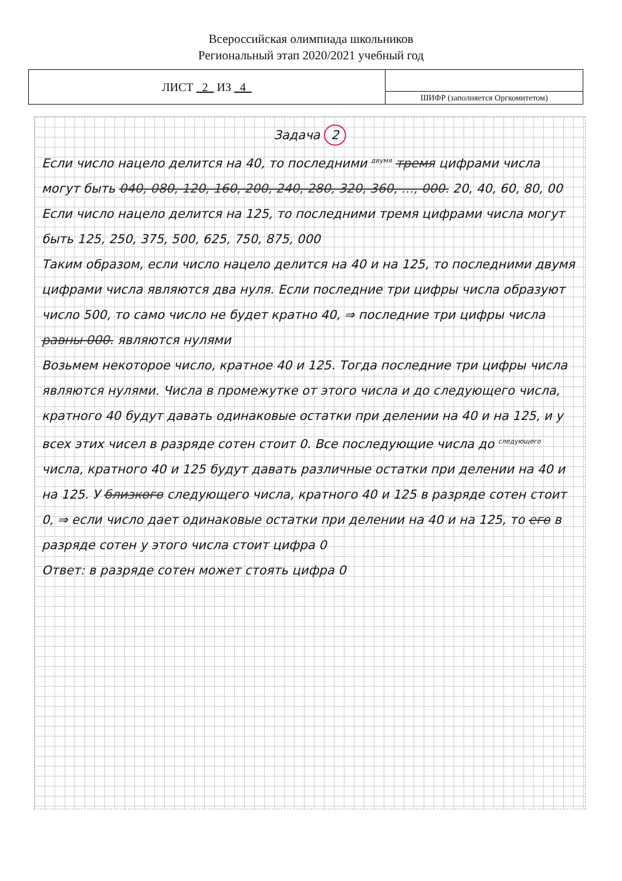Всероссийская олимпиада школьников
Региональный этап 2020/2021 учебный год
| ЛИСТ 2 ИЗ 4 | |
| | ШИФР (заполняется Оргкомитетом) |
Задача 2
Если число нацело делится на 40, то последними <sup>двумя</sup> тремя цифрами числа могут быть 040, 080, 120, 160, 200, 240, 280, 320, 360, …, 000. 20, 40, 60, 80, 00
Если число нацело делится на 125, то последними тремя цифрами числа могут быть 125, 250, 375, 500, 625, 750, 875, 000
Таким образом, если число нацело делится на 40 и на 125, то последними двумя цифрами числа являются два нуля. Если последние три цифры числа образуют число 500, то само число не будет кратно 40, ⇒ последние три цифры числа равны 000. являются нулями
Возьмем некоторое число, кратное 40 и 125. Тогда последние три цифры числа являются нулями. Числа в промежутке от этого числа и до следующего числа, кратного 40 будут давать одинаковые остатки при делении на 40 и на 125, и у всех этих чисел в разряде сотен стоит 0. Все последующие числа до <sup>следующего</sup> числа, кратного 40 и 125 будут давать различные остатки при делении на 40 и на 125. У близкого следующего числа, кратного 40 и 125 в разряде сотен стоит 0, ⇒ если число дает одинаковые остатки при делении на 40 и на 125, то его в разряде сотен у этого числа стоит цифра 0
Ответ: в разряде сотен может стоять цифра 0